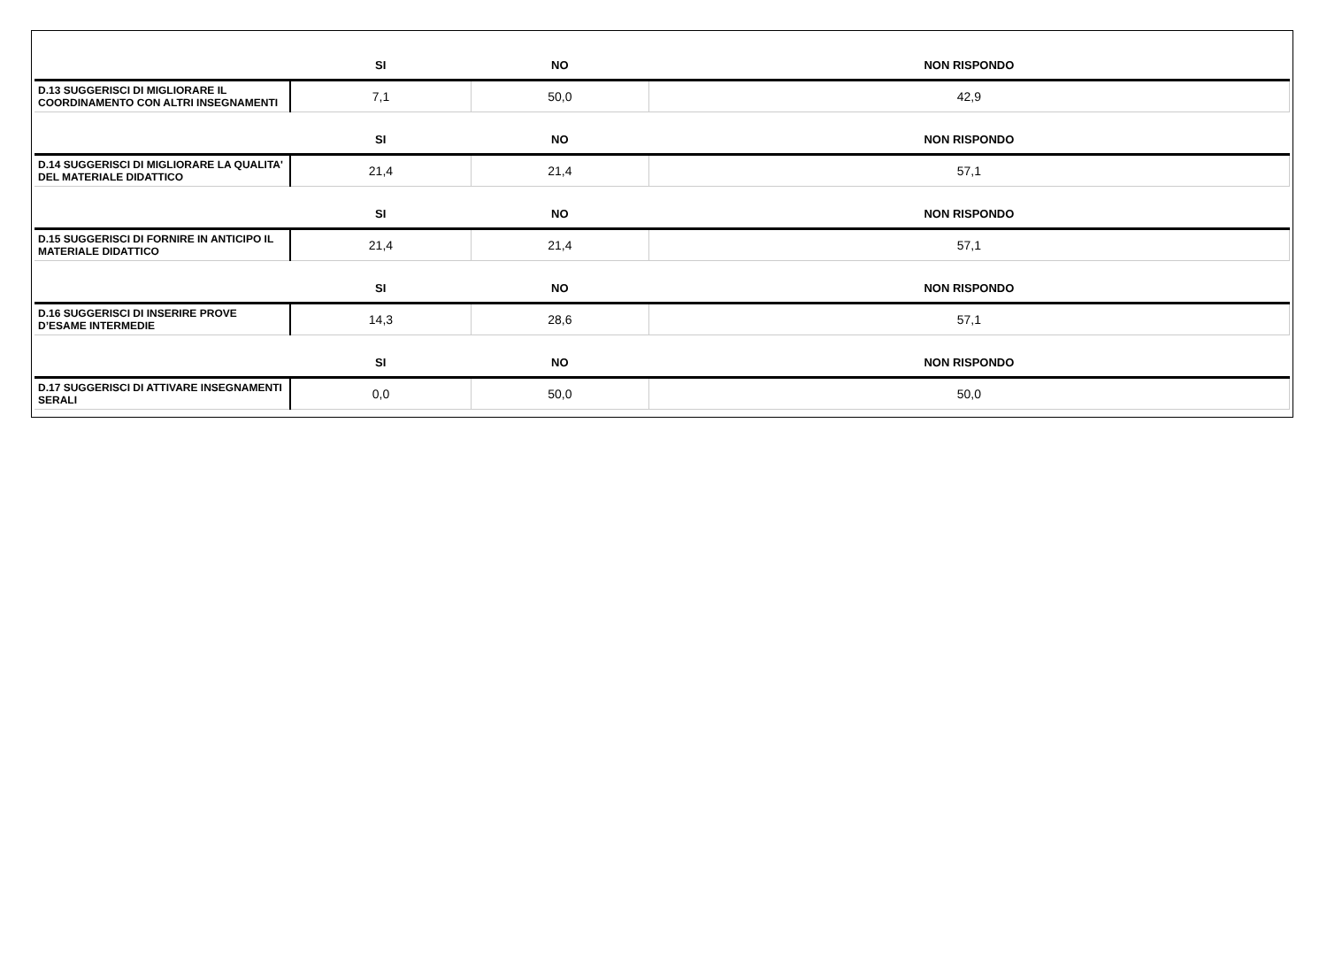| | SI | NO | NON RISPONDO |
| --- | --- | --- | --- |
| D.13 SUGGERISCI DI MIGLIORARE IL COORDINAMENTO CON ALTRI INSEGNAMENTI | 7,1 | 50,0 | 42,9 |
| | SI | NO | NON RISPONDO |
| D.14 SUGGERISCI DI MIGLIORARE LA QUALITA' DEL MATERIALE DIDATTICO | 21,4 | 21,4 | 57,1 |
| | SI | NO | NON RISPONDO |
| D.15 SUGGERISCI DI FORNIRE IN ANTICIPO IL MATERIALE DIDATTICO | 21,4 | 21,4 | 57,1 |
| | SI | NO | NON RISPONDO |
| D.16 SUGGERISCI DI INSERIRE PROVE D’ESAME INTERMEDIE | 14,3 | 28,6 | 57,1 |
| | SI | NO | NON RISPONDO |
| D.17 SUGGERISCI DI ATTIVARE INSEGNAMENTI SERALI | 0,0 | 50,0 | 50,0 |